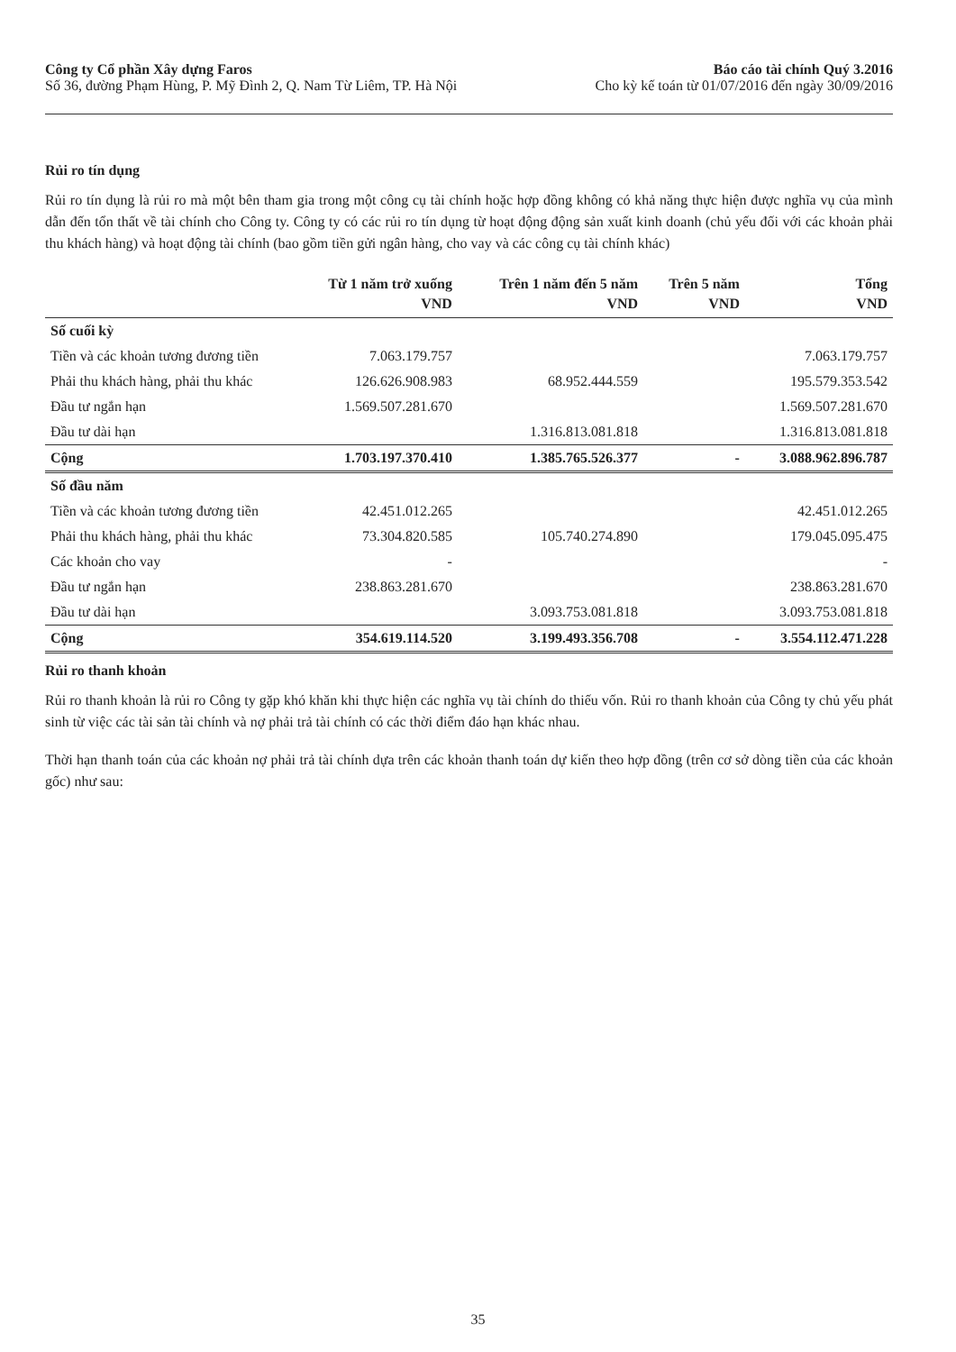Công ty Cổ phần Xây dựng Faros
Số 36, đường Phạm Hùng, P. Mỹ Đình 2, Q. Nam Từ Liêm, TP. Hà Nội
Báo cáo tài chính Quý 3.2016
Cho kỳ kế toán từ 01/07/2016 đến ngày 30/09/2016
Rủi ro tín dụng
Rủi ro tín dụng là rủi ro mà một bên tham gia trong một công cụ tài chính hoặc hợp đồng không có khả năng thực hiện được nghĩa vụ của mình dẫn đến tổn thất về tài chính cho Công ty. Công ty có các rủi ro tín dụng từ hoạt động động sản xuất kinh doanh (chủ yếu đối với các khoản phải thu khách hàng) và hoạt động tài chính (bao gồm tiền gửi ngân hàng, cho vay và các công cụ tài chính khác)
| | Từ 1 năm trở xuống | Trên 1 năm đến 5 năm | Trên 5 năm | Tổng |
| --- | --- | --- | --- | --- |
| | VND | VND | VND | VND |
| Số cuối kỳ | | | | |
| Tiền và các khoản tương đương tiền | 7.063.179.757 | | | 7.063.179.757 |
| Phải thu khách hàng, phải thu khác | 126.626.908.983 | 68.952.444.559 | | 195.579.353.542 |
| Đầu tư ngắn hạn | 1.569.507.281.670 | | | 1.569.507.281.670 |
| Đầu tư dài hạn | | 1.316.813.081.818 | | 1.316.813.081.818 |
| Cộng | 1.703.197.370.410 | 1.385.765.526.377 | - | 3.088.962.896.787 |
| Số đầu năm | | | | |
| Tiền và các khoản tương đương tiền | 42.451.012.265 | | | 42.451.012.265 |
| Phải thu khách hàng, phải thu khác | 73.304.820.585 | 105.740.274.890 | | 179.045.095.475 |
| Các khoản cho vay | - | | | - |
| Đầu tư ngắn hạn | 238.863.281.670 | | | 238.863.281.670 |
| Đầu tư dài hạn | | 3.093.753.081.818 | | 3.093.753.081.818 |
| Cộng | 354.619.114.520 | 3.199.493.356.708 | - | 3.554.112.471.228 |
Rủi ro thanh khoản
Rủi ro thanh khoản là rủi ro Công ty gặp khó khăn khi thực hiện các nghĩa vụ tài chính do thiếu vốn. Rủi ro thanh khoản của Công ty chủ yếu phát sinh từ việc các tài sản tài chính và nợ phải trả tài chính có các thời điểm đáo hạn khác nhau.
Thời hạn thanh toán của các khoản nợ phải trả tài chính dựa trên các khoản thanh toán dự kiến theo hợp đồng (trên cơ sở dòng tiền của các khoản gốc) như sau:
35